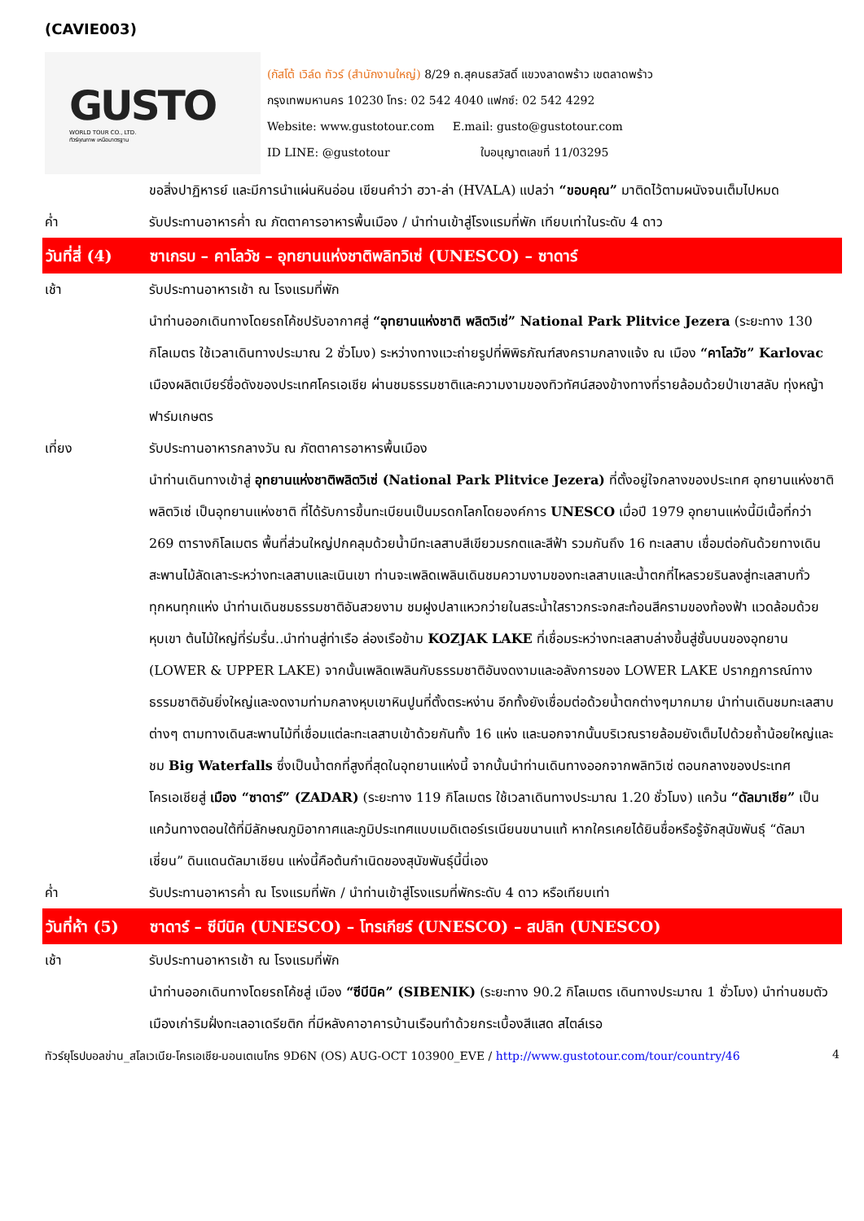(CAVIE003)
GUSTO
WORLD TOUR CO., LTD.
ทัวร์คุณภาพ เหนือมาตรฐาน
(กัสโต้ เวิล์ด ทัวร์ (สำนักงานใหญ่) 8/29 ถ.สุคนธสวัสดิ์ แขวงลาดพร้าว เขตลาดพร้าว
กรุงเทพมหานคร 10230 โทร: 02 542 4040 แฟกซ์: 02 542 4292
Website: www.gustotour.com E.mail: gusto@gustotour.com
ID LINE: @gustotour ใบอนุญาตเลขที่ 11/03295
ขอสิ่งปาฏิหารย์ และมีการนำแผ่นหินอ่อน เขียนคำว่า ฮวา-ล่า (HVALA) แปลว่า “ขอบคุณ” มาติดไว้ตามผนังจนเต็มไปหมด
ค่ำ รับประทานอาหารค่ำ ณ ภัตตาคารอาหารพื้นเมือง / นำท่านเข้าสู่โรงแรมที่พัก เทียบเท่าในระดับ 4 ดาว
วันที่สี่ (4)
ซาเกรบ – คาโลวัช – อุทยานแห่งชาติพลิทวิเซ่ (UNESCO) – ซาดาร์
เช้า รับประทานอาหารเช้า ณ โรงแรมที่พัก
นำท่านออกเดินทางโดยรถโค้ชปรับอากาศสู่ “อุทยานแห่งชาติ พลิตวิเซ่” National Park Plitvice Jezera (ระยะทาง 130 กิโลเมตร ใช้เวลาเดินทางประมาณ 2 ชั่วโมง) ระหว่างทางแวะถ่ายรูปที่พิพิธภัณฑ์สงครามกลางแจ้ง ณ เมือง “คาโลวัช” Karlovac เมืองผลิตเบียร์ชื่อดังของประเทศโครเอเชีย ผ่านชมธรรมชาติและความงามของทิวทัศน์สองข้างทางที่รายล้อมด้วยป่าเขาสลับ ทุ่งหญ้า ฟาร์มเกษตร
เที่ยง รับประทานอาหารกลางวัน ณ ภัตตาคารอาหารพื้นเมือง
นำท่านเดินทางเข้าสู่ อุทยานแห่งชาติพลิตวิเซ่ (National Park Plitvice Jezera) ที่ตั้งอยู่ใจกลางของประเทศ อุทยานแห่งชาติพลิตวิเซ่ เป็นอุทยานแห่งชาติ ที่ได้รับการขึ้นทะเบียนเป็นมรดกโลกโดยองค์การ UNESCO เมื่อปี 1979 อุทยานแห่งนี้มีเนื้อที่กว่า 269 ตารางกิโลเมตร พื้นที่ส่วนใหญ่ปกคลุมด้วยน้ำมีทะเลสาบสีเขียวมรกตและสีฟ้า รวมกันถึง 16 ทะเลสาบ เชื่อมต่อกันด้วยทางเดินสะพานไม้ลัดเลาะระหว่างทะเลสาบและเนินเขา ท่านจะเพลิดเพลินเดินชมความงามของทะเลสาบและน้ำตกที่ไหลรวยรินลงสู่ทะเลสาบทั่วทุกหนทุกแห่ง นำท่านเดินชมธรรมชาติอันสวยงาม ชมฝูงปลาแหวกว่ายในสระน้ำใสราวกระจกสะท้อนสีครามของท้องฟ้า แวดล้อมด้วยหุบเขา ต้นไม้ใหญ่ที่ร่มรื่น..นำท่านสู่ท่าเรือ ล่องเรือข้าม KOZJAK LAKE ที่เชื่อมระหว่างทะเลสาบล่างขึ้นสู่ชั้นบนของอุทยาน (LOWER & UPPER LAKE) จากนั้นเพลิดเพลินกับธรรมชาติอันงดงามและอลังการของ LOWER LAKE ปรากฏการณ์ทางธรรมชาติอันยิ่งใหญ่และงดงามท่ามกลางหุบเขาหินปูนที่ตั้งตระหง่าน อีกทั้งยังเชื่อมต่อด้วยน้ำตกต่างๆมากมาย นำท่านเดินชมทะเลสาบต่างๆ ตามทางเดินสะพานไม้ที่เชื่อมแต่ละทะเลสาบเข้าด้วยกันทั้ง 16 แห่ง และนอกจากนั้นบริเวณรายล้อมยังเต็มไปด้วยถ้ำน้อยใหญ่และชม Big Waterfalls ซึ่งเป็นน้ำตกที่สูงที่สุดในอุทยานแห่งนี้ จากนั้นนำท่านเดินทางออกจากพลิทวิเซ่ ตอนกลางของประเทศโครเอเชียสู่ เมือง “ซาดาร์” (ZADAR) (ระยะทาง 119 กิโลเมตร ใช้เวลาเดินทางประมาณ 1.20 ชั่วโมง) แคว้น “ดัลมาเชีย” เป็นแคว้นทางตอนใต้ที่มีลักษณภูมิอากาศและภูมิประเทศแบบเมดิเตอร์เรเนียนขนานแท้ หากใครเคยได้ยินชื่อหรือรู้จักสุนัขพันธุ์ “ดัลมาเชี่ยน” ดินแดนดัลมาเชียน แห่งนี้คือต้นกำเนิดของสุนัขพันธุ์นี้นี่เอง
ค่ำ รับประทานอาหารค่ำ ณ โรงแรมที่พัก / นำท่านเข้าสู่โรงแรมที่พักระดับ 4 ดาว หรือเทียบเท่า
วันที่ห้า (5)
ซาดาร์ – ซีบีนิค (UNESCO) – โทรเกียร์ (UNESCO) – สปลิท (UNESCO)
เช้า รับประทานอาหารเช้า ณ โรงแรมที่พัก
นำท่านออกเดินทางโดยรถโค้ชสู่ เมือง “ซีบีนิค” (SIBENIK) (ระยะทาง 90.2 กิโลเมตร เดินทางประมาณ 1 ชั่วโมง) นำท่านชมตัวเมืองเก่าริมฝั่งทะเลอาเดรียติก ที่มีหลังคาอาคารบ้านเรือนทำด้วยกระเบื้องสีแสด สไตล์เรอ
ทัวร์ยุโรปบอลข่าน_สโลเวเนีย-โครเอเชีย-มอนเตเนโกร 9D6N (OS) AUG-OCT 103900_EVE / http://www.gustotour.com/tour/country/46 4